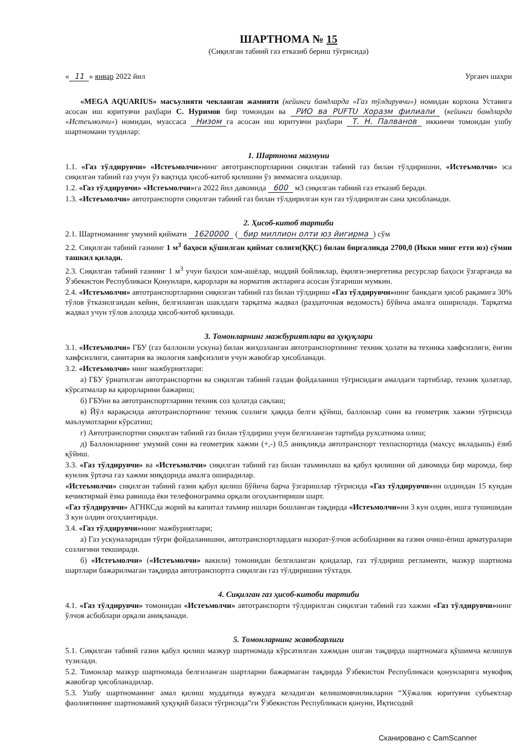ШАРТНОМА № 15
(Сиқилган табиий газ етказиб бериш тўғрисида)
« 11 » январ 2022 йил Урганч шаҳри
«MEGA AQUARIUS» масъулияти чекланган жамияти (кейинги бандларда «Газ тўлдирувчи») номидан корхона Уставига асосан иш юритувчи раҳбари С. Нуримов бир томондан ва РИО ва PUFTU Хоразм филиали (кейинги бандларда «Истеъмолчи») номидан, муассаса Низом га асосан иш юритувчи раҳбари Т. Н. Палванов иккинчи томондан ушбу шартномани туздилар:
1. Шартнома мазмуни
1.1. «Газ тўлдирувчи» «Истеъмолчи»нинг автотранспортларини сиқилган табиий газ билан тўлдиришни, «Истеъмолчи» эса сиқилган табиий газ учун ўз вақтида ҳисоб-китоб қилишни ўз зиммасига оладилар.
1.2. «Газ тўлдирувчи» «Истеъмолчи»га 2022 йил давомида 600 м3 сиқилган табиий газ етказиб беради.
1.3. «Истеъмолчи» автотранспорти сиқилган табиий газ билан тўлдирилган кун газ тўлдирилган сана ҳисобланади.
2. Ҳисоб-китоб тартиби
2.1. Шартноманинг умумий қиймати 1620000 (бир миллион олти юз йигирма) сўм
2.2. Сиқилган табиий газнинг 1 м<sup>3</sup> баҳоси қўшилган қиймат солиғи(ҚҚС) билан биргаликда 2700,0 (Икки минг етти юз) сўмни ташкил қилади.
2.3. Сиқилган табиий газнинг 1 м<sup>3</sup> учун баҳоси хом-ашёлар, моддий бойликлар, ёқилғи-энергетика ресурслар баҳоси ўзгарганда ва Ўзбекистон Республикаси Қонунлари, қарорлари ва норматив актларига асосан ўзгариши мумкин.
2.4. «Истеъмолчи» автотранспортларини сиқилган табиий газ билан тўлдириш «Газ тўлдирувчи»нинг банкдаги ҳисоб рақамига 30% тўлов ўтказилгандан кейин, белгиланган шаклдаги тарқатма жадвал (раздаточная ведомость) бўйича амалга оширилади. Тарқатма жадвал учун тўлов алоҳида ҳисоб-китоб қилинади.
3. Томонларнинг мажбуриятлари ва ҳуқуқлари
3.1. «Истеъмолчи» ГБУ (газ баллонли ускуна) билан жиҳозланган автотранспортининг техник ҳолати ва техника хавфсизлиги, ёнғин хавфсизлиги, санитария ва экология хавфсизлиги учун жавобгар ҳисобланади.
3.2. «Истеъмолчи» нинг мажбуриятлари:
а) ГБУ ўрнатилган автотранспортни ва сиқилган табиий газдан фойдаланиш тўғрисидаги амалдаги тартиблар, техник ҳолатлар, кўрсатмалар ва қарорларини бажариш;
б) ГБУни ва автотранспортларини техник соз ҳолатда сақлаш;
в) Йўл варақасида автотранспортнинг техник созлиги ҳақида белги қўйиш, баллонлар сони ва геометрик хажми тўғрисида маълумотларни кўрсатиш;
г) Автотранспортни сиқилган табиий газ билан тўлдириш учун белгиланган тартибда рухсатнома олиш;
д) Баллонларнинг умумий сони ва геометрик хажми (+,-) 0,5 аниқликда автотранспорт техпаспортида (махсус вкладышь) ёзиб қўйиш.
3.3. «Газ тўлдирувчи» ва «Истеъмолчи» сиқилган табиий газ билан таъминлаш ва қабул қилишни ой давомида бир маромда, бир кунлик ўртача газ хажми миқдорида амалга оширадилар.
«Истеъмолчи» сиқилган табиий газни қабул қилиш бўйича барча ўзгаришлар тўғрисида «Газ тўлдирувчи»ни олдиндан 15 кундан кечиктирмай ёзма равишда ёки телефонограмма орқали огоҳлантириши шарт.
«Газ тўлдирувчи» АГНКСда жорий ва капитал таъмир ишлари бошланган тақдирда «Истеъмолчи»ни 3 кун олдин, ишга тушишидан 3 кун олдин огоҳлантиради.
3.4. «Газ тўлдирувчи»нинг мажбуриятлари;
а) Газ ускуналаридан тўғри фойдаланишни, автотранспортлардаги назорат-ўлчов асбобларини ва газни очиш-ёпиш арматуралари созлигини текширади.
б) «Истеъмолчи» («Истеъмолчи» вакили) томонидан белгиланган қоидалар, газ тўлдириш регламенти, мазкур шартнома шартлари бажарилмаган тақдирда автотранспортга сиқилган газ тўлдиришни тўхтади.
4. Сиқилган газ ҳисоб-китоби тартиби
4.1. «Газ тўлдирувчи» томонидан «Истеъмолчи» автотранспорти тўлдирилган сиқилган табиий газ хажми «Газ тўлдирувчи»нинг ўлчов асбоблари орқали аниқланади.
5. Томонларнинг жавобгарлиги
5.1. Сиқилган табиий газни қабул қилиш мазкур шартномада кўрсатилган хажмдан ошган тақдирда шартномага қўшимча келишув тузилади.
5.2. Томонлар мазкур шартномада белгиланган шартларни бажармаган тақдирда Ўзбекистон Республикаси қонунларига мувофиқ жавобгар ҳисобланадилар.
5.3. Ушбу шартноманинг амал қилиш муддатида вужудга келадиган келишмовчиликларни “Хўжалик юритувчи субъектлар фаолиятининг шартномавий ҳуқуқий базаси тўғрисида”ги Ўзбекистон Республикаси қонуни, Иқтисодий
Сканировано с CamScanner